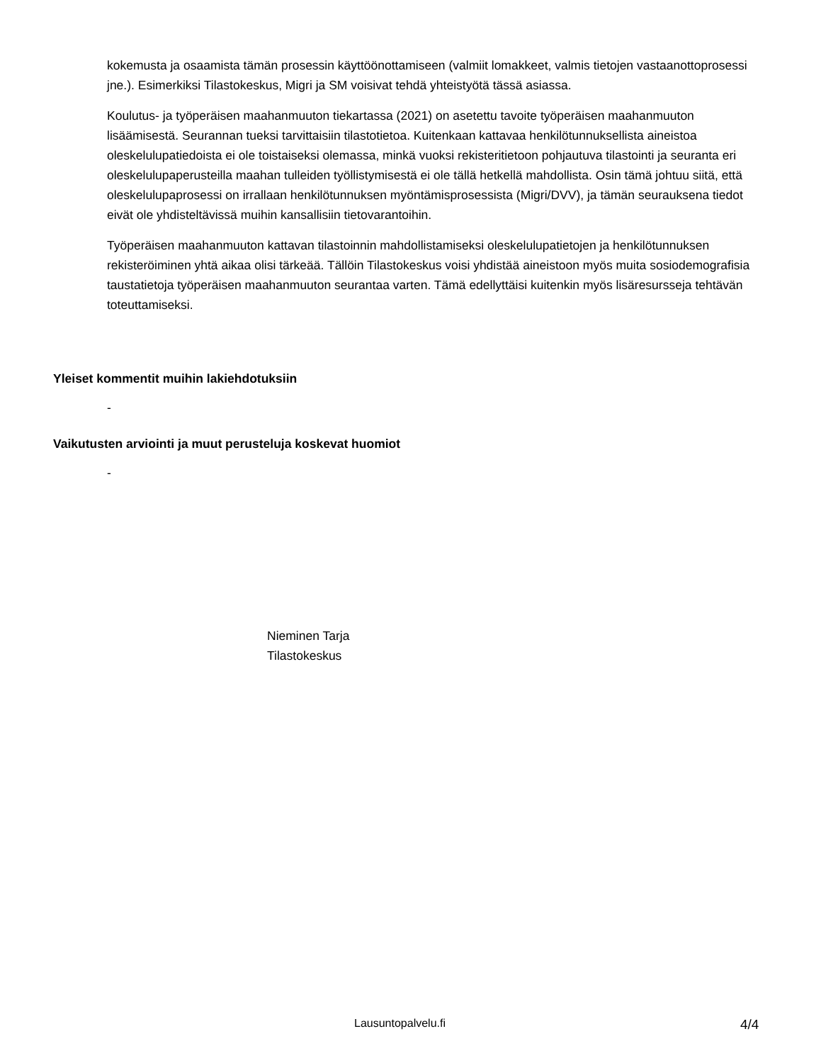kokemusta ja osaamista tämän prosessin käyttöönottamiseen (valmiit lomakkeet, valmis tietojen vastaanottoprosessi jne.). Esimerkiksi Tilastokeskus, Migri ja SM voisivat tehdä yhteistyötä tässä asiassa.
Koulutus- ja työperäisen maahanmuuton tiekartassa (2021) on asetettu tavoite työperäisen maahanmuuton lisäämisestä. Seurannan tueksi tarvittaisiin tilastotietoa. Kuitenkaan kattavaa henkilötunnuksellista aineistoa oleskelulupatiedoista ei ole toistaiseksi olemassa, minkä vuoksi rekisteritietoon pohjautuva tilastointi ja seuranta eri oleskelulupaperusteilla maahan tulleiden työllistymisestä ei ole tällä hetkellä mahdollista. Osin tämä johtuu siitä, että oleskelulupaprosessi on irrallaan henkilötunnuksen myöntämisprosessista (Migri/DVV), ja tämän seurauksena tiedot eivät ole yhdisteltävissä muihin kansallisiin tietovarantoihin.
Työperäisen maahanmuuton kattavan tilastoinnin mahdollistamiseksi oleskelulupatietojen ja henkilötunnuksen rekisteröiminen yhtä aikaa olisi tärkeää. Tällöin Tilastokeskus voisi yhdistää aineistoon myös muita sosiodemografisia taustatietoja työperäisen maahanmuuton seurantaa varten. Tämä edellyttäisi kuitenkin myös lisäresursseja tehtävän toteuttamiseksi.
Yleiset kommentit muihin lakiehdotuksiin
-
Vaikutusten arviointi ja muut perusteluja koskevat huomiot
-
Nieminen Tarja
Tilastokeskus
Lausuntopalvelu.fi 4/4